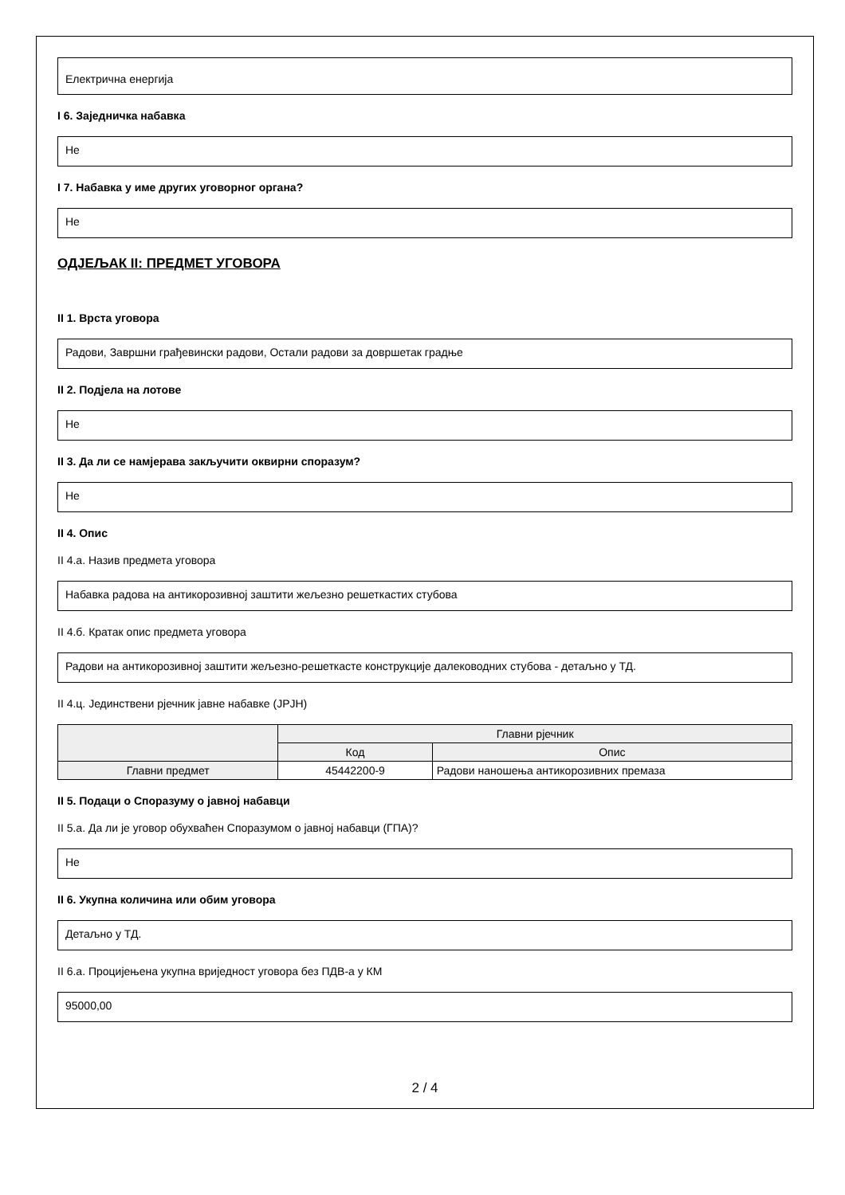Електрична енергија
I 6. Заједничка набавка
Не
I 7. Набавка у име других уговорног органа?
Не
ОДЈЕЉАК II: ПРЕДМЕТ УГОВОРА
II 1. Врста уговора
Радови, Завршни грађевински радови, Остали радови за довршетак градње
II 2. Подјела на лотове
Не
II 3. Да ли се намјерава закључити оквирни споразум?
Не
II 4. Опис
II 4.a. Назив предмета уговора
Набавка радова на антикорозивној заштити жељезно решеткастих стубова
II 4.б. Кратак опис предмета уговора
Радови на антикорозивној заштити жељезно-решеткасте конструкције далеководних стубова - детаљно у ТД.
II 4.ц. Јединствени рјечник јавне набавке (JPJH)
| | Главни рјечник | |
| --- | --- | --- |
| | Код | Опис |
| Главни предмет | 45442200-9 | Радови наношења антикорозивних премаза |
II 5. Подаци о Споразуму о јавној набавци
II 5.a. Да ли је уговор обухваћен Споразумом о јавној набавци (ГПА)?
Не
II 6. Укупна количина или обим уговора
Детаљно у ТД.
II 6.a. Процијењена укупна вриједност уговора без ПДВ-а у КМ
95000,00
2 / 4